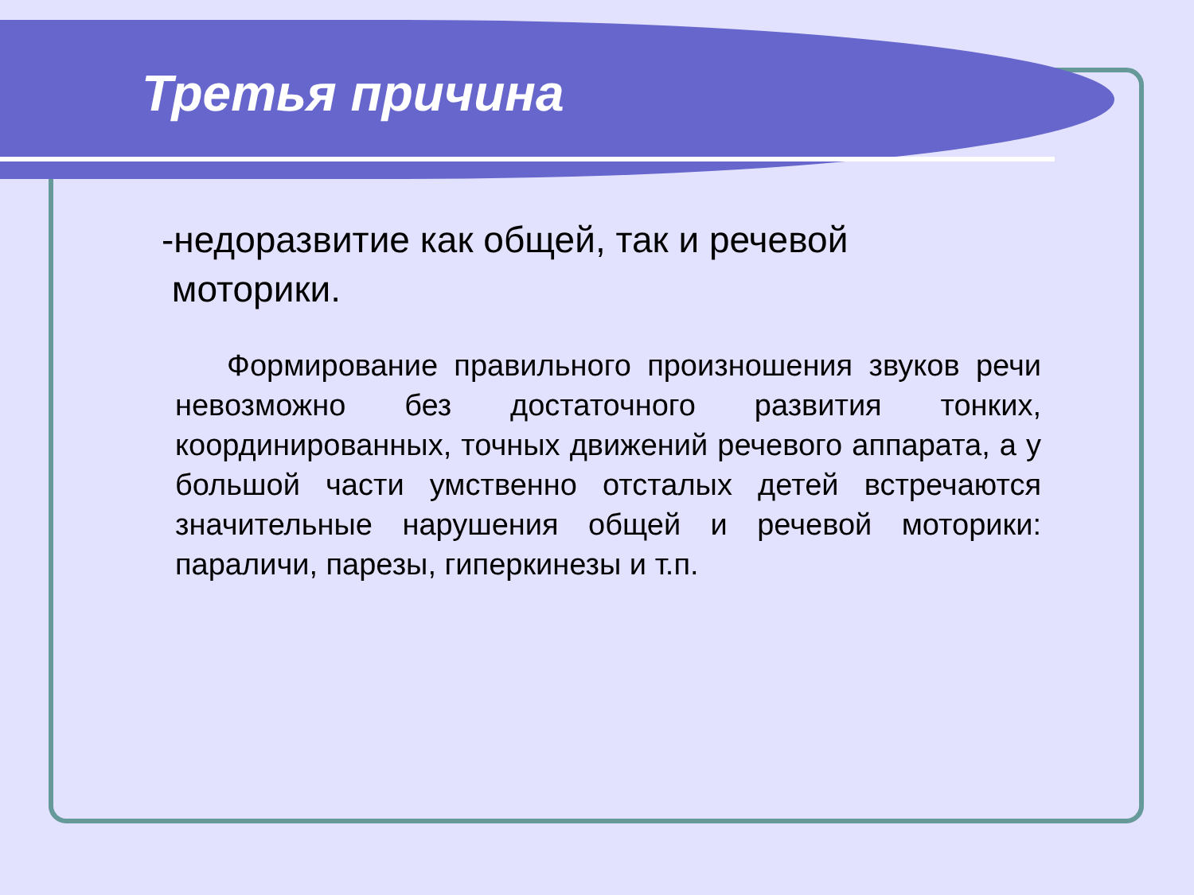Третья причина
-недоразвитие как общей, так и речевой
моторики.
Формирование правильного произношения звуков речи невозможно без достаточного развития тонких, координированных, точных движений речевого аппарата, а у большой части умственно отсталых детей встречаются значительные нарушения общей и речевой моторики: параличи, парезы, гиперкинезы и т.п.